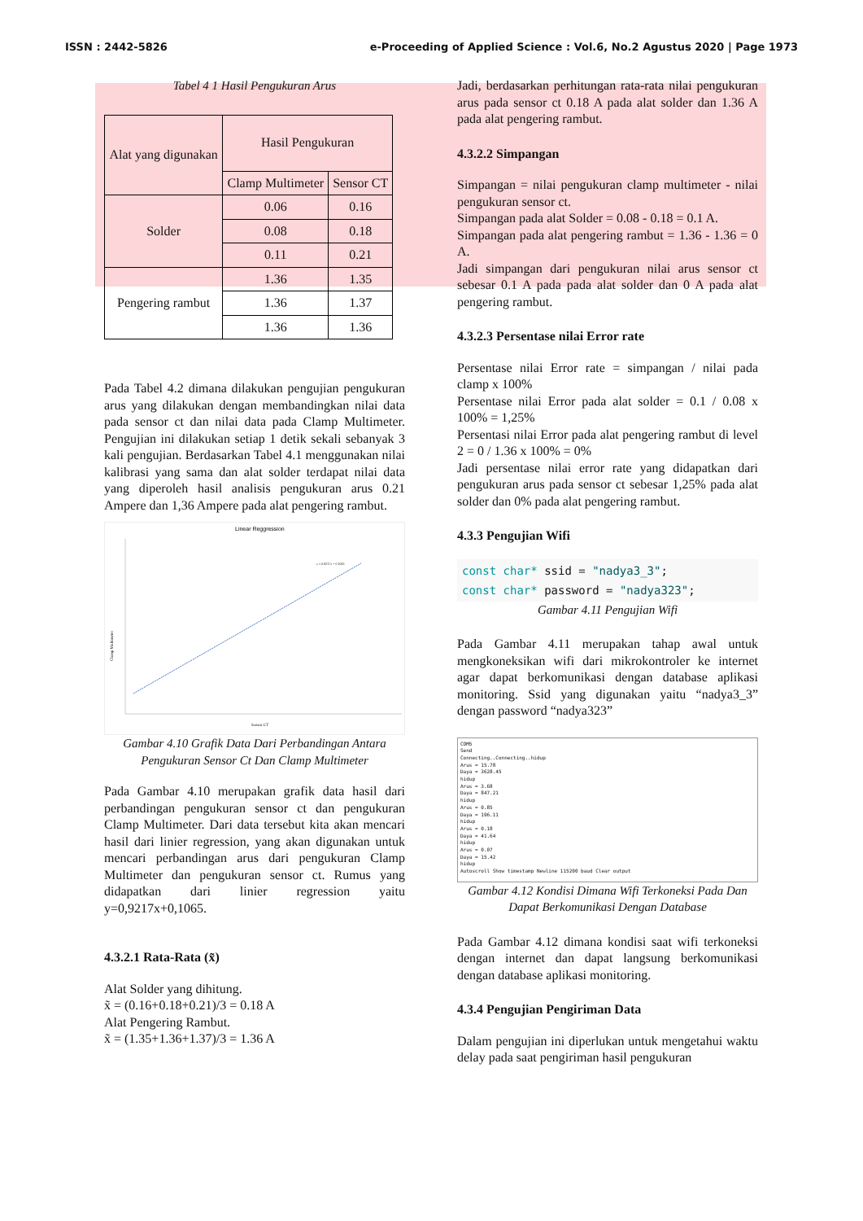ISSN : 2442-5826 e-Proceeding of Applied Science : Vol.6, No.2 Agustus 2020 | Page 1973
Tabel 4 1 Hasil Pengukuran Arus
| Alat yang digunakan | Hasil Pengukuran | |
| | Clamp Multimeter | Sensor CT |
| Solder | 0.06 | 0.16 |
| | 0.08 | 0.18 |
| | 0.11 | 0.21 |
| Pengering rambut | 1.36 | 1.35 |
| | 1.36 | 1.37 |
| | 1.36 | 1.36 |
Pada Tabel 4.2 dimana dilakukan pengujian pengukuran arus yang dilakukan dengan membandingkan nilai data pada sensor ct dan nilai data pada Clamp Multimeter. Pengujian ini dilakukan setiap 1 detik sekali sebanyak 3 kali pengujian. Berdasarkan Tabel 4.1 menggunakan nilai kalibrasi yang sama dan alat solder terdapat nilai data yang diperoleh hasil analisis pengukuran arus 0.21 Ampere dan 1,36 Ampere pada alat pengering rambut.
Linear Reggression
y = 0,9217x + 0,1065
Clamp Multimeter
Sensor CT
Gambar 4.10 Grafik Data Dari Perbandingan Antara Pengukuran Sensor Ct Dan Clamp Multimeter
Pada Gambar 4.10 merupakan grafik data hasil dari perbandingan pengukuran sensor ct dan pengukuran Clamp Multimeter. Dari data tersebut kita akan mencari hasil dari linier regression, yang akan digunakan untuk mencari perbandingan arus dari pengukuran Clamp Multimeter dan pengukuran sensor ct. Rumus yang didapatkan dari linier regression yaitu y=0,9217x+0,1065.
4.3.2.1 Rata-Rata (x̃)
Alat Solder yang dihitung.
x̃ = (0.16+0.18+0.21)/3 = 0.18 A
Alat Pengering Rambut.
x̃ = (1.35+1.36+1.37)/3 = 1.36 A
Jadi, berdasarkan perhitungan rata-rata nilai pengukuran arus pada sensor ct 0.18 A pada alat solder dan 1.36 A pada alat pengering rambut.
4.3.2.2 Simpangan
Simpangan = nilai pengukuran clamp multimeter - nilai pengukuran sensor ct.
Simpangan pada alat Solder = 0.08 - 0.18 = 0.1 A.
Simpangan pada alat pengering rambut = 1.36 - 1.36 = 0 A.
Jadi simpangan dari pengukuran nilai arus sensor ct sebesar 0.1 A pada pada alat solder dan 0 A pada alat pengering rambut.
4.3.2.3 Persentase nilai Error rate
Persentase nilai Error rate = simpangan / nilai pada clamp x 100%
Persentase nilai Error pada alat solder = 0.1 / 0.08 x 100% = 1,25%
Persentasi nilai Error pada alat pengering rambut di level 2 = 0 / 1.36 x 100% = 0%
Jadi persentase nilai error rate yang didapatkan dari pengukuran arus pada sensor ct sebesar 1,25% pada alat solder dan 0% pada alat pengering rambut.
4.3.3 Pengujian Wifi
const char* ssid = "nadya3_3";
const char* password = "nadya323";
Gambar 4.11 Pengujian Wifi
Pada Gambar 4.11 merupakan tahap awal untuk mengkoneksikan wifi dari mikrokontroler ke internet agar dapat berkomunikasi dengan database aplikasi monitoring. Ssid yang digunakan yaitu “nadya3_3” dengan password “nadya323”
COM5
Send
Connecting..Connecting..hidup
Arus = 15.78
Daya = 3628.45
hidup
Arus = 3.68
Daya = 847.21
hidup
Arus = 0.85
Daya = 196.11
hidup
Arus = 0.18
Daya = 41.64
hidup
Arus = 0.07
Daya = 15.42
hidup
Autoscroll Show timestamp Newline 115200 baud Clear output
Gambar 4.12 Kondisi Dimana Wifi Terkoneksi Pada Dan Dapat Berkomunikasi Dengan Database
Pada Gambar 4.12 dimana kondisi saat wifi terkoneksi dengan internet dan dapat langsung berkomunikasi dengan database aplikasi monitoring.
4.3.4 Pengujian Pengiriman Data
Dalam pengujian ini diperlukan untuk mengetahui waktu delay pada saat pengiriman hasil pengukuran